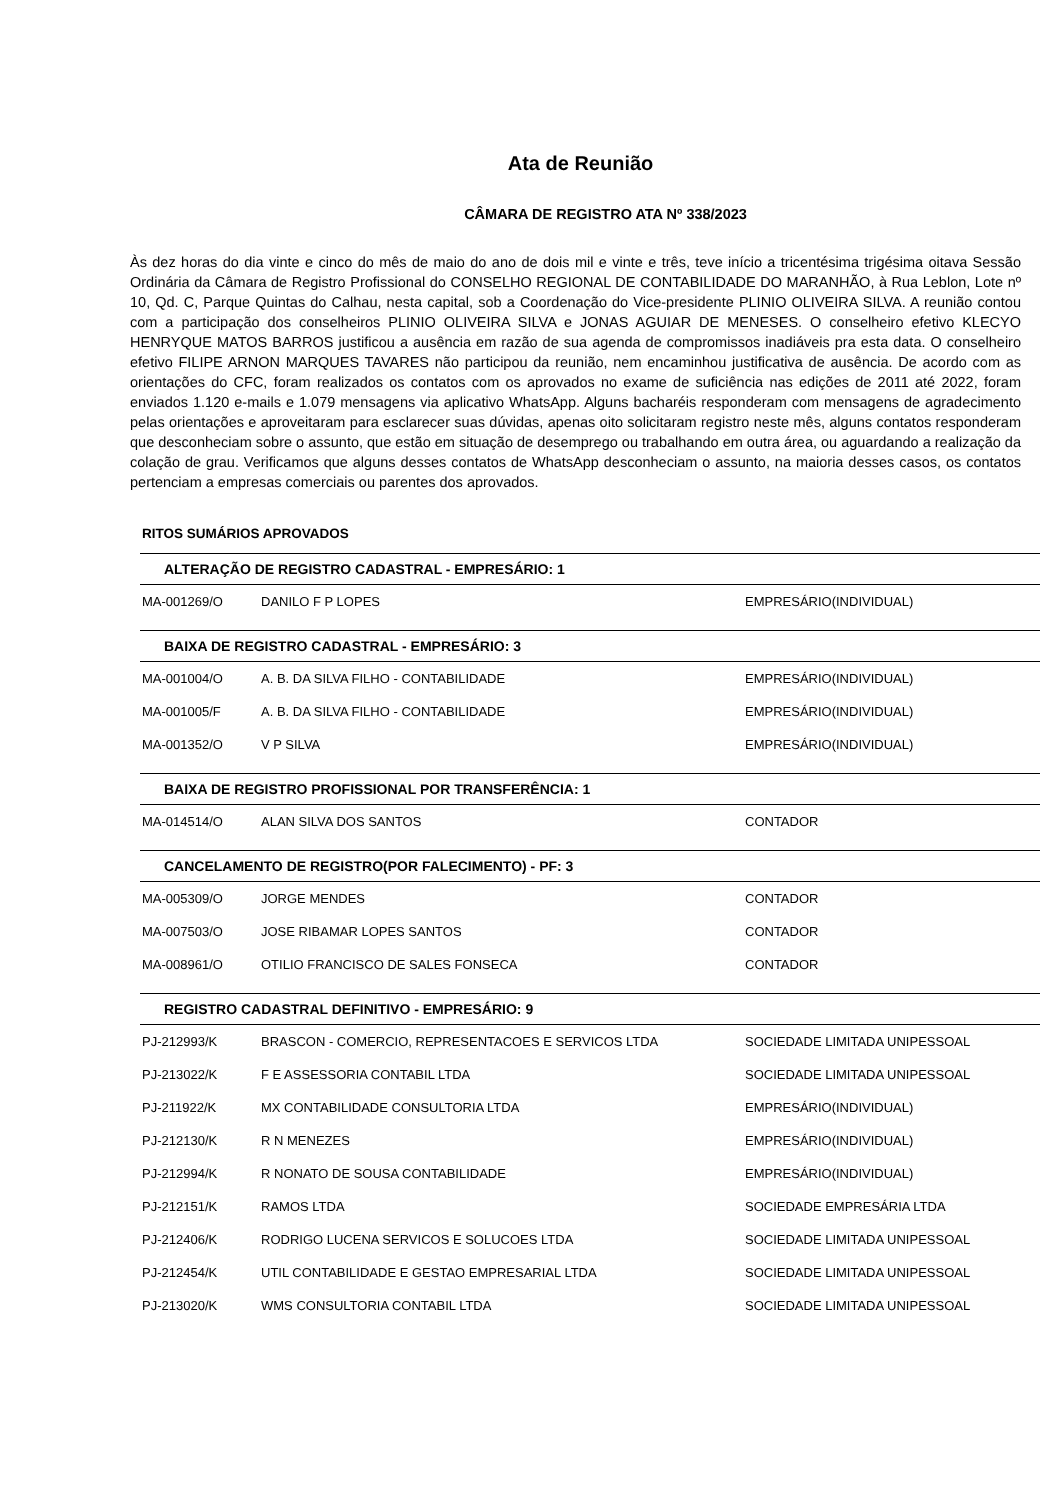Ata de Reunião
CÂMARA DE REGISTRO ATA Nº 338/2023
Às dez horas do dia vinte e cinco do mês de maio do ano de dois mil e vinte e três, teve início a tricentésima trigésima oitava Sessão Ordinária da Câmara de Registro Profissional do CONSELHO REGIONAL DE CONTABILIDADE DO MARANHÃO, à Rua Leblon, Lote nº 10, Qd. C, Parque Quintas do Calhau, nesta capital, sob a Coordenação do Vice-presidente PLINIO OLIVEIRA SILVA. A reunião contou com a participação dos conselheiros PLINIO OLIVEIRA SILVA e JONAS AGUIAR DE MENESES. O conselheiro efetivo KLECYO HENRYQUE MATOS BARROS justificou a ausência em razão de sua agenda de compromissos inadiáveis pra esta data. O conselheiro efetivo FILIPE ARNON MARQUES TAVARES não participou da reunião, nem encaminhou justificativa de ausência. De acordo com as orientações do CFC, foram realizados os contatos com os aprovados no exame de suficiência nas edições de 2011 até 2022, foram enviados 1.120 e-mails e 1.079 mensagens via aplicativo WhatsApp. Alguns bacharéis responderam com mensagens de agradecimento pelas orientações e aproveitaram para esclarecer suas dúvidas, apenas oito solicitaram registro neste mês, alguns contatos responderam que desconheciam sobre o assunto, que estão em situação de desemprego ou trabalhando em outra área, ou aguardando a realização da colação de grau. Verificamos que alguns desses contatos de WhatsApp desconheciam o assunto, na maioria desses casos, os contatos pertenciam a empresas comerciais ou parentes dos aprovados.
RITOS SUMÁRIOS APROVADOS
| ALTERAÇÃO DE REGISTRO CADASTRAL - EMPRESÁRIO: 1 | | |
| --- | --- | --- |
| MA-001269/O | DANILO F P LOPES | EMPRESÁRIO(INDIVIDUAL) |
| BAIXA DE REGISTRO CADASTRAL - EMPRESÁRIO: 3 | | |
| MA-001004/O | A. B. DA SILVA FILHO - CONTABILIDADE | EMPRESÁRIO(INDIVIDUAL) |
| MA-001005/F | A. B. DA SILVA FILHO - CONTABILIDADE | EMPRESÁRIO(INDIVIDUAL) |
| MA-001352/O | V P SILVA | EMPRESÁRIO(INDIVIDUAL) |
| BAIXA DE REGISTRO PROFISSIONAL POR TRANSFERÊNCIA: 1 | | |
| MA-014514/O | ALAN SILVA DOS SANTOS | CONTADOR |
| CANCELAMENTO DE REGISTRO(POR FALECIMENTO) - PF: 3 | | |
| MA-005309/O | JORGE MENDES | CONTADOR |
| MA-007503/O | JOSE RIBAMAR LOPES SANTOS | CONTADOR |
| MA-008961/O | OTILIO FRANCISCO DE SALES FONSECA | CONTADOR |
| REGISTRO CADASTRAL DEFINITIVO - EMPRESÁRIO: 9 | | |
| PJ-212993/K | BRASCON - COMERCIO, REPRESENTACOES E SERVICOS LTDA | SOCIEDADE LIMITADA UNIPESSOAL |
| PJ-213022/K | F E ASSESSORIA CONTABIL LTDA | SOCIEDADE LIMITADA UNIPESSOAL |
| PJ-211922/K | MX CONTABILIDADE CONSULTORIA LTDA | EMPRESÁRIO(INDIVIDUAL) |
| PJ-212130/K | R N MENEZES | EMPRESÁRIO(INDIVIDUAL) |
| PJ-212994/K | R NONATO DE SOUSA CONTABILIDADE | EMPRESÁRIO(INDIVIDUAL) |
| PJ-212151/K | RAMOS LTDA | SOCIEDADE EMPRESÁRIA LTDA |
| PJ-212406/K | RODRIGO LUCENA SERVICOS E SOLUCOES LTDA | SOCIEDADE LIMITADA UNIPESSOAL |
| PJ-212454/K | UTIL CONTABILIDADE E GESTAO EMPRESARIAL LTDA | SOCIEDADE LIMITADA UNIPESSOAL |
| PJ-213020/K | WMS CONSULTORIA CONTABIL LTDA | SOCIEDADE LIMITADA UNIPESSOAL |